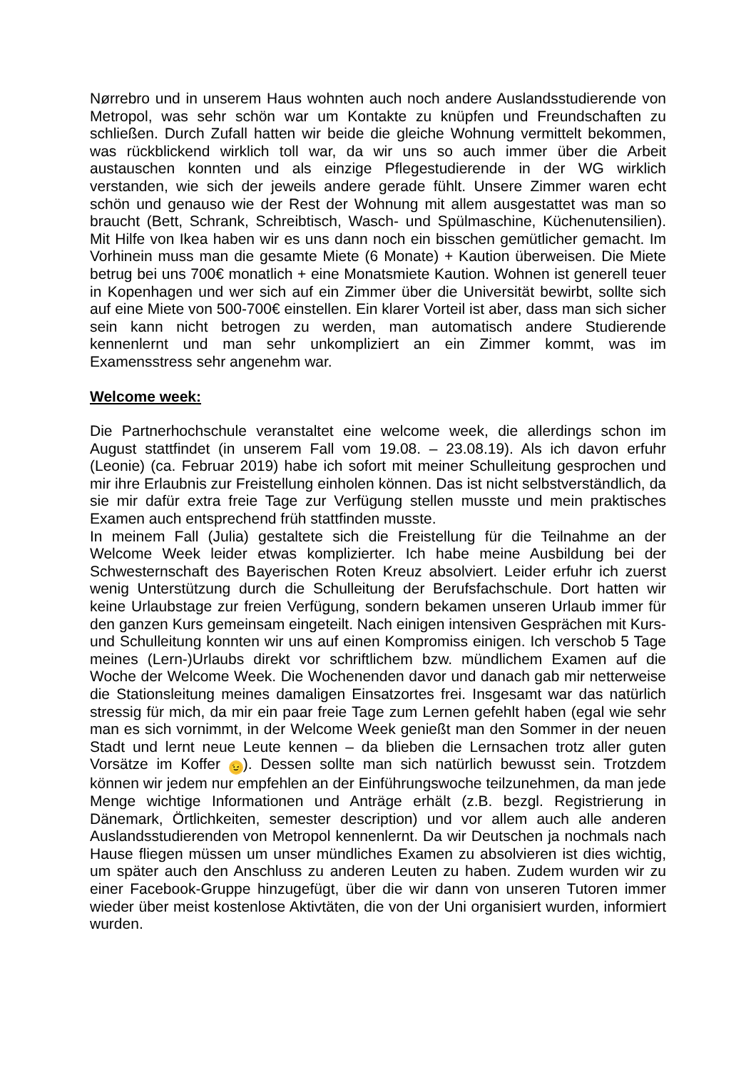Nørrebro und in unserem Haus wohnten auch noch andere Auslandsstudierende von Metropol, was sehr schön war um Kontakte zu knüpfen und Freundschaften zu schließen. Durch Zufall hatten wir beide die gleiche Wohnung vermittelt bekommen, was rückblickend wirklich toll war, da wir uns so auch immer über die Arbeit austauschen konnten und als einzige Pflegestudierende in der WG wirklich verstanden, wie sich der jeweils andere gerade fühlt. Unsere Zimmer waren echt schön und genauso wie der Rest der Wohnung mit allem ausgestattet was man so braucht (Bett, Schrank, Schreibtisch, Wasch- und Spülmaschine, Küchenutensilien). Mit Hilfe von Ikea haben wir es uns dann noch ein bisschen gemütlicher gemacht. Im Vorhinein muss man die gesamte Miete (6 Monate) + Kaution überweisen. Die Miete betrug bei uns 700€ monatlich + eine Monatsmiete Kaution. Wohnen ist generell teuer in Kopenhagen und wer sich auf ein Zimmer über die Universität bewirbt, sollte sich auf eine Miete von 500-700€ einstellen. Ein klarer Vorteil ist aber, dass man sich sicher sein kann nicht betrogen zu werden, man automatisch andere Studierende kennenlernt und man sehr unkompliziert an ein Zimmer kommt, was im Examensstress sehr angenehm war.
Welcome week:
Die Partnerhochschule veranstaltet eine welcome week, die allerdings schon im August stattfindet (in unserem Fall vom 19.08. – 23.08.19). Als ich davon erfuhr (Leonie) (ca. Februar 2019) habe ich sofort mit meiner Schulleitung gesprochen und mir ihre Erlaubnis zur Freistellung einholen können. Das ist nicht selbstverständlich, da sie mir dafür extra freie Tage zur Verfügung stellen musste und mein praktisches Examen auch entsprechend früh stattfinden musste.
In meinem Fall (Julia) gestaltete sich die Freistellung für die Teilnahme an der Welcome Week leider etwas komplizierter. Ich habe meine Ausbildung bei der Schwesternschaft des Bayerischen Roten Kreuz absolviert. Leider erfuhr ich zuerst wenig Unterstützung durch die Schulleitung der Berufsfachschule. Dort hatten wir keine Urlaubstage zur freien Verfügung, sondern bekamen unseren Urlaub immer für den ganzen Kurs gemeinsam eingeteilt. Nach einigen intensiven Gesprächen mit Kurs- und Schulleitung konnten wir uns auf einen Kompromiss einigen. Ich verschob 5 Tage meines (Lern-)Urlaubs direkt vor schriftlichem bzw. mündlichem Examen auf die Woche der Welcome Week. Die Wochenenden davor und danach gab mir netterweise die Stationsleitung meines damaligen Einsatzortes frei. Insgesamt war das natürlich stressig für mich, da mir ein paar freie Tage zum Lernen gefehlt haben (egal wie sehr man es sich vornimmt, in der Welcome Week genießt man den Sommer in der neuen Stadt und lernt neue Leute kennen – da blieben die Lernsachen trotz aller guten Vorsätze im Koffer 😉). Dessen sollte man sich natürlich bewusst sein. Trotzdem können wir jedem nur empfehlen an der Einführungswoche teilzunehmen, da man jede Menge wichtige Informationen und Anträge erhält (z.B. bezgl. Registrierung in Dänemark, Örtlichkeiten, semester description) und vor allem auch alle anderen Auslandsstudierenden von Metropol kennenlernt. Da wir Deutschen ja nochmals nach Hause fliegen müssen um unser mündliches Examen zu absolvieren ist dies wichtig, um später auch den Anschluss zu anderen Leuten zu haben. Zudem wurden wir zu einer Facebook-Gruppe hinzugefügt, über die wir dann von unseren Tutoren immer wieder über meist kostenlose Aktivtäten, die von der Uni organisiert wurden, informiert wurden.